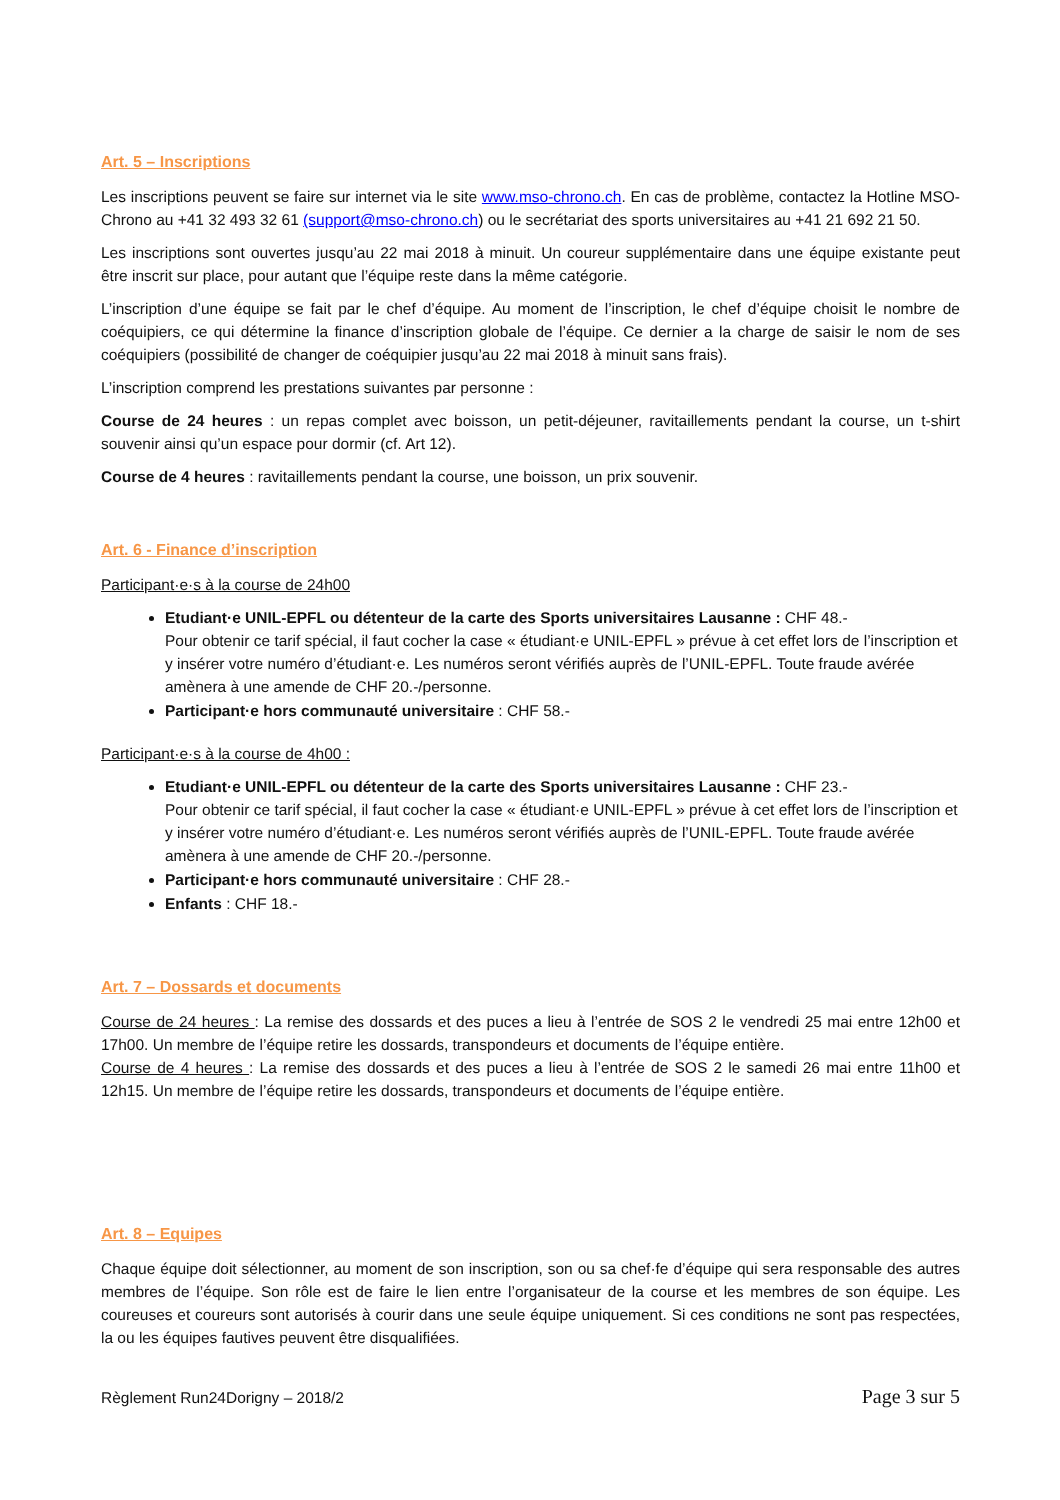Art. 5 – Inscriptions
Les inscriptions peuvent se faire sur internet via le site www.mso-chrono.ch. En cas de problème, contactez la Hotline MSO-Chrono au +41 32 493 32 61 (support@mso-chrono.ch) ou le secrétariat des sports universitaires au +41 21 692 21 50.
Les inscriptions sont ouvertes jusqu’au 22 mai 2018 à minuit. Un coureur supplémentaire dans une équipe existante peut être inscrit sur place, pour autant que l’équipe reste dans la même catégorie.
L’inscription d’une équipe se fait par le chef d’équipe. Au moment de l’inscription, le chef d’équipe choisit le nombre de coéquipiers, ce qui détermine la finance d’inscription globale de l’équipe. Ce dernier a la charge de saisir le nom de ses coéquipiers (possibilité de changer de coéquipier jusqu’au 22 mai 2018 à minuit sans frais).
L’inscription comprend les prestations suivantes par personne :
Course de 24 heures : un repas complet avec boisson, un petit-déjeuner, ravitaillements pendant la course, un t-shirt souvenir ainsi qu’un espace pour dormir (cf. Art 12).
Course de 4 heures : ravitaillements pendant la course, une boisson, un prix souvenir.
Art. 6 - Finance d’inscription
Participant·e·s à la course de 24h00
Etudiant·e UNIL-EPFL ou détenteur de la carte des Sports universitaires Lausanne : CHF 48.-
Pour obtenir ce tarif spécial, il faut cocher la case « étudiant·e UNIL-EPFL » prévue à cet effet lors de l’inscription et y insérer votre numéro d’étudiant·e. Les numéros seront vérifiés auprès de l’UNIL-EPFL. Toute fraude avérée amènera à une amende de CHF 20.-/personne.
Participant·e hors communauté universitaire : CHF 58.-
Participant·e·s à la course de 4h00 :
Etudiant·e UNIL-EPFL ou détenteur de la carte des Sports universitaires Lausanne : CHF 23.-
Pour obtenir ce tarif spécial, il faut cocher la case « étudiant·e UNIL-EPFL » prévue à cet effet lors de l’inscription et y insérer votre numéro d’étudiant·e. Les numéros seront vérifiés auprès de l’UNIL-EPFL. Toute fraude avérée amènera à une amende de CHF 20.-/personne.
Participant·e hors communauté universitaire : CHF 28.-
Enfants : CHF 18.-
Art. 7 – Dossards et documents
Course de 24 heures : La remise des dossards et des puces a lieu à l’entrée de SOS 2 le vendredi 25 mai entre 12h00 et 17h00. Un membre de l’équipe retire les dossards, transpondeurs et documents de l’équipe entière.
Course de 4 heures : La remise des dossards et des puces a lieu à l’entrée de SOS 2 le samedi 26 mai entre 11h00 et 12h15. Un membre de l’équipe retire les dossards, transpondeurs et documents de l’équipe entière.
Art. 8 – Equipes
Chaque équipe doit sélectionner, au moment de son inscription, son ou sa chef·fe d’équipe qui sera responsable des autres membres de l’équipe. Son rôle est de faire le lien entre l’organisateur de la course et les membres de son équipe. Les coureuses et coureurs sont autorisés à courir dans une seule équipe uniquement. Si ces conditions ne sont pas respectées, la ou les équipes fautives peuvent être disqualifiées.
Règlement Run24Dorigny – 2018/2 Page 3 sur 5